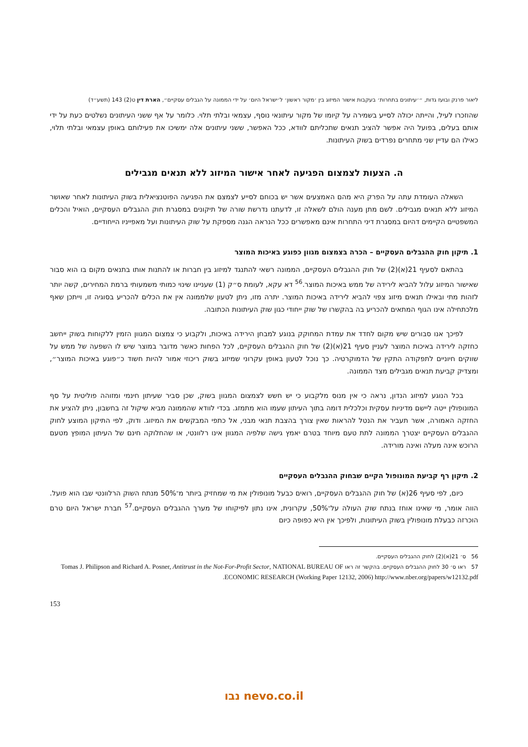ליאור פרנק ובועז גדות, ״׳עיתונים בתחרות׳ בעקבות אישור המיזוג בין ׳מקור ראשון׳ ל׳ישראל היום׳ על ידי הממונה על הגבלים עסקיים״, הארת דין ט(2) 143 (תשע״ד)
שהוזכרו לעיל, והייתה יכולה לסייע בשמירה על קיומו של מקור עיתונאי נוסף, עצמאי ובלתי תלוי. כלומר על אף ששני העיתונים נשלטים כעת על ידי אותם בעלים, בפועל היה אפשר להציב תנאים שתכליתם לוודא, ככל האפשר, ששני עיתונים אלה ימשיכו את פעילותם באופן עצמאי ובלתי תלוי, כאילו הם עדיין שני מתחרים נפרדים בשוק העיתונות.
ה. הצעות לצמצום הפגיעה לאחר אישור המיזוג ללא תנאים מגבילים
השאלה העומדת עתה על הפרק היא מהם האמצעים אשר יש בכוחם לסייע לצמצם את הפגיעה הפוטנציאלית בשוק העיתונות לאחר שאושר המיזוג ללא תנאים מגבילים. לשם מתן מענה הולם לשאלה זו, לדעתנו נדרשת שורה של תיקונים במסגרת חוק ההגבלים העסקיים, הואיל והכלים המשפטיים הקיימים דהיום במסגרת דיני התחרות אינם מאפשרים ככל הנראה הגנה מספקת על שוק העיתונות ועל מאפייניו הייחודיים.
1. תיקון חוק ההגבלים העסקיים – הכרה בצמצום מגוון כפוגע באיכות המוצר
בהתאם לסעיף 21(א)(2) של חוק ההגבלים העסקיים, הממונה רשאי להתנגד למיזוג בין חברות או להתנות אותו בתנאים מקום בו הוא סבור שאישור המיזוג עלול להביא לירידה של ממש באיכות המוצר.<sup>56</sup> דא עקא, לעומת ס״ק (1) שעניינו שינוי כמותי משמעותי ברמת המחירים, קשה יותר לזהות מתי ובאילו תנאים מיזוג צפוי להביא לירידה באיכות המוצר. יתרה מזו, ניתן לטעון שלממונה אין את הכלים להכריע בסוגיה זו, וייתכן שאף מלכתחילה אינו הגוף המתאים להכריע בה בהקשרו של שוק ייחודי כגון שוק העיתונות הכתובה.
לפיכך אנו סבורים שיש מקום לחדד את עמדת המחוקק בנוגע למבחן הירידה באיכות, ולקבוע כי צמצום המגוון הזמין ללקוחות בשוק ייחשב כחזקה לירידה באיכות המוצר לעניין סעיף 21(א)(2) של חוק ההגבלים העסקיים, לכל הפחות כאשר מדובר במוצר שיש לו השפעה של ממש על שווקים חיוניים לתפקודה התקין של הדמוקרטיה. כך נוכל לטעון באופן עקרוני שמיזוג בשוק ריכוזי אמור להיות חשוד כ״פוגע באיכות המוצר״, ומצדיק קביעת תנאים מגבילים מצד הממונה.
בכל הנוגע למיזוג הנדון, נראה כי אין מנוס מלקבוע כי יש חשש לצמצום המגוון בשוק, שכן סביר שעיתון חינמי ומזוהה פוליטית על סף המונופולין ייטה ליישם מדיניות עסקית וכלכלית דומה בתוך העיתון שעמו הוא מתמזג. בכדי לוודא שהממונה מביא שיקול זה בחשבון, ניתן להציע את החזקה האמורה, אשר תעביר את הנטל להראות שאין צורך בהצבת תנאי מבני, אל כתפי המבקשים את המיזוג. ודוק, לפי התיקון המוצע לחוק ההגבלים העסקיים יצטרך הממונה לתת טעם מיוחד בטרם יאמץ גישה שלפיה המגוון אינו רלוונטי, או שהחלוקה חינם של העיתון המופץ מטעם הרוכש אינה מעלה ואינה מורידה.
2. תיקון רף קביעת המונופול הקיים שבחוק ההגבלים העסקיים
כיום, לפי סעיף 26(א) של חוק ההגבלים העסקיים, רואים כבעל מונופולין את מי שמחזיק ביותר מ־50% מנתח השוק הרלוונטי שבו הוא פועל. הווה אומר, מי שאינו אוחז בנתח שוק העולה על־50%, עקרונית, אינו נתון לפיקוחו של מערך ההגבלים העסקיים.<sup>57</sup> חברת ישראל היום טרם הוכרזה כבעלת מונופולין בשוק העיתונות, ולפיכך אין היא כפופה כיום
56 ס׳ 21(א)(2) לחוק ההגבלים העסקיים.
57 ראו ס׳ 30 לחוק ההגבלים העסקיים. בהקשר זה ראו Tomas J. Philipson and Richard A. Posner, Antitrust in the Not-For-Profit Sector, NATIONAL BUREAU OF ECONOMIC RESEARCH (Working Paper 12132, 2006) http://www.nber.org/papers/w12132.pdf.
153
נבו nevo.co.il